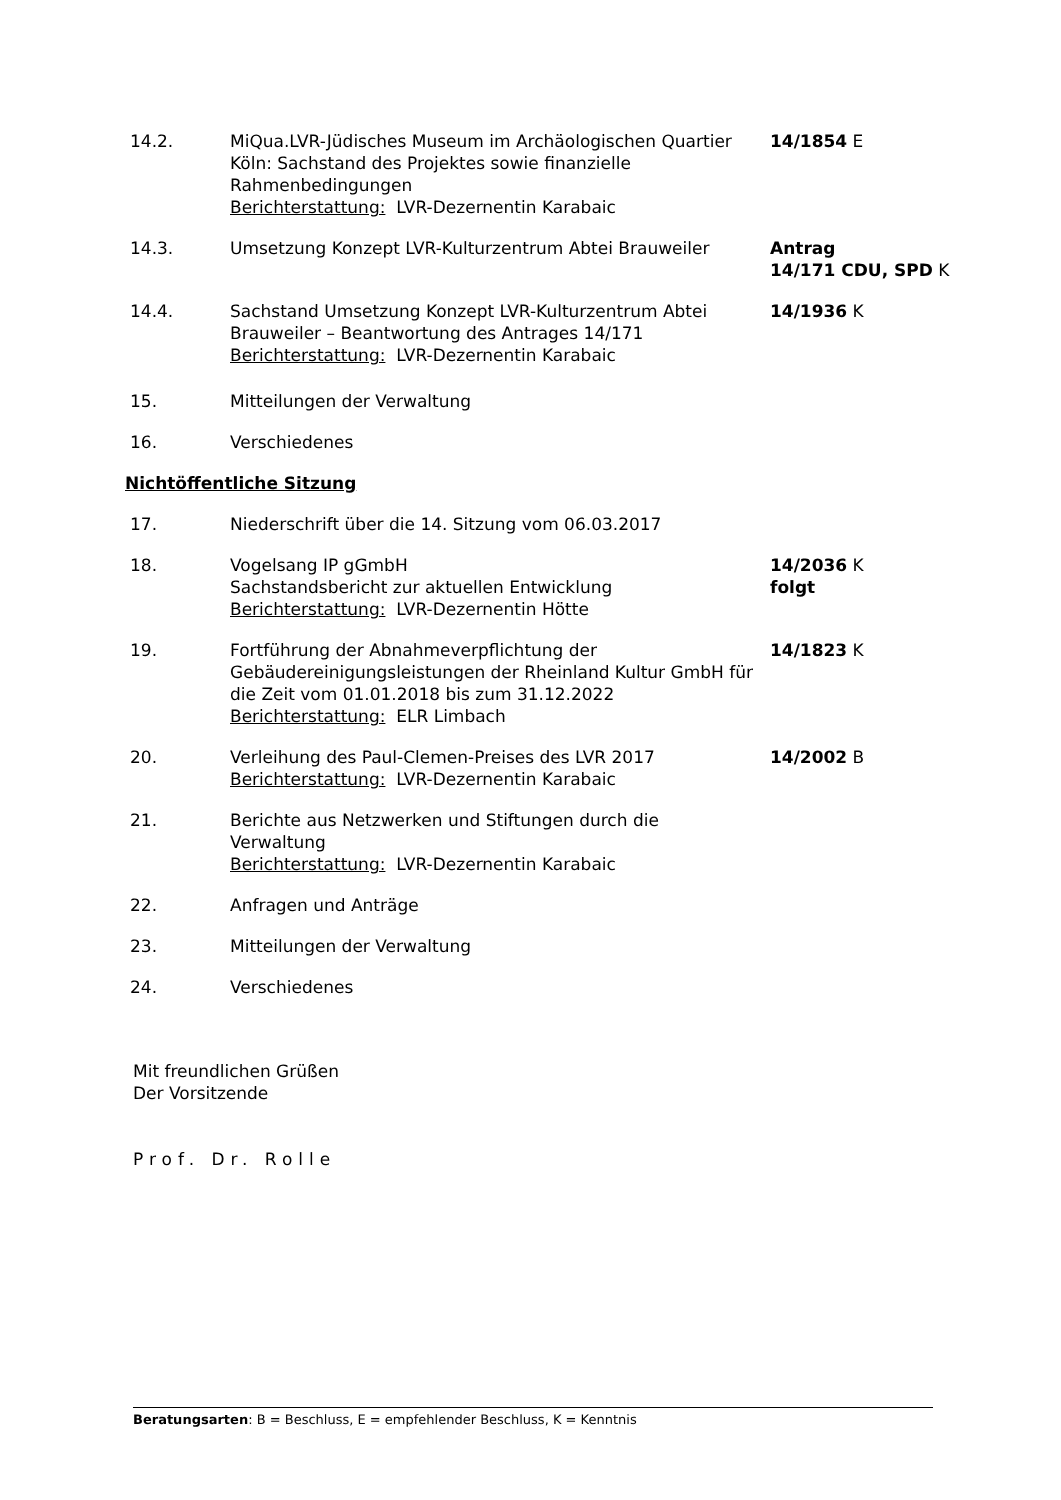| 14.2. | MiQua.LVR-Jüdisches Museum im Archäologischen Quartier Köln: Sachstand des Projektes sowie finanzielle Rahmenbedingungen Berichterstattung: LVR-Dezernentin Karabaic | 14/1854 E |
| 14.3. | Umsetzung Konzept LVR-Kulturzentrum Abtei Brauweiler | Antrag 14/171 CDU, SPD K |
| 14.4. | Sachstand Umsetzung Konzept LVR-Kulturzentrum Abtei Brauweiler – Beantwortung des Antrages 14/171 Berichterstattung: LVR-Dezernentin Karabaic | 14/1936 K |
| 15. | Mitteilungen der Verwaltung | |
| 16. | Verschiedenes | |
| Nichtöffentliche Sitzung | | |
| 17. | Niederschrift über die 14. Sitzung vom 06.03.2017 | |
| 18. | Vogelsang IP gGmbH Sachstandsbericht zur aktuellen Entwicklung Berichterstattung: LVR-Dezernentin Hötte | 14/2036 K folgt |
| 19. | Fortführung der Abnahmeverpflichtung der Gebäudereinigungsleistungen der Rheinland Kultur GmbH für die Zeit vom 01.01.2018 bis zum 31.12.2022 Berichterstattung: ELR Limbach | 14/1823 K |
| 20. | Verleihung des Paul-Clemen-Preises des LVR 2017 Berichterstattung: LVR-Dezernentin Karabaic | 14/2002 B |
| 21. | Berichte aus Netzwerken und Stiftungen durch die Verwaltung Berichterstattung: LVR-Dezernentin Karabaic | |
| 22. | Anfragen und Anträge | |
| 23. | Mitteilungen der Verwaltung | |
| 24. | Verschiedenes | |
Mit freundlichen Grüßen
Der Vorsitzende
Prof. Dr. Rolle
Beratungsarten: B = Beschluss, E = empfehlender Beschluss, K = Kenntnis